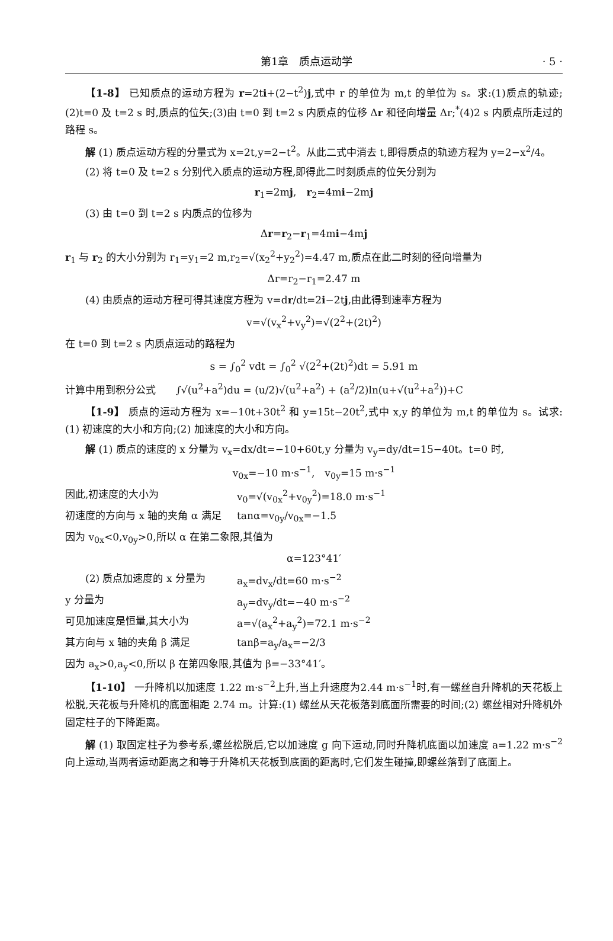第1章　质点运动学 · 5 ·
【1-8】 已知质点的运动方程为 r=2ti+(2−t<sup>2</sup>)j,式中 r 的单位为 m,t 的单位为 s。求:(1)质点的轨迹;(2)t=0 及 t=2 s 时,质点的位矢;(3)由 t=0 到 t=2 s 内质点的位移 Δr 和径向增量 Δr;<sup>*</sup>(4)2 s 内质点所走过的路程 s。
解 (1) 质点运动方程的分量式为 x=2t,y=2−t<sup>2</sup>。从此二式中消去 t,即得质点的轨迹方程为 y=2−x<sup>2</sup>/4。
(2) 将 t=0 及 t=2 s 分别代入质点的运动方程,即得此二时刻质点的位矢分别为
r<sub>1</sub>=2mj,　r<sub>2</sub>=4mi−2mj
(3) 由 t=0 到 t=2 s 内质点的位移为
Δr=r<sub>2</sub>−r<sub>1</sub>=4mi−4mj
r<sub>1</sub> 与 r<sub>2</sub> 的大小分别为 r<sub>1</sub>=y<sub>1</sub>=2 m,r<sub>2</sub>=√(x<sub>2</sub><sup>2</sup>+y<sub>2</sub><sup>2</sup>)=4.47 m,质点在此二时刻的径向增量为
Δr=r<sub>2</sub>−r<sub>1</sub>=2.47 m
(4) 由质点的运动方程可得其速度方程为 v=dr/dt=2i−2tj,由此得到速率方程为
v=√(v<sub>x</sub><sup>2</sup>+v<sub>y</sub><sup>2</sup>)=√(2<sup>2</sup>+(2t)<sup>2</sup>)
在 t=0 到 t=2 s 内质点运动的路程为
s = ∫<sub>0</sub><sup>2</sup> vdt = ∫<sub>0</sub><sup>2</sup> √(2<sup>2</sup>+(2t)<sup>2</sup>)dt = 5.91 m
计算中用到积分公式　　∫√(u<sup>2</sup>+a<sup>2</sup>)du = (u/2)√(u<sup>2</sup>+a<sup>2</sup>) + (a<sup>2</sup>/2)ln(u+√(u<sup>2</sup>+a<sup>2</sup>))+C
【1-9】 质点的运动方程为 x=−10t+30t<sup>2</sup> 和 y=15t−20t<sup>2</sup>,式中 x,y 的单位为 m,t 的单位为 s。试求:(1) 初速度的大小和方向;(2) 加速度的大小和方向。
解 (1) 质点的速度的 x 分量为 v<sub>x</sub>=dx/dt=−10+60t,y 分量为 v<sub>y</sub>=dy/dt=15−40t。t=0 时,
v<sub>0x</sub>=−10 m·s<sup>−1</sup>,　v<sub>0y</sub>=15 m·s<sup>−1</sup>
因此,初速度的大小为 v<sub>0</sub>=√(v<sub>0x</sub><sup>2</sup>+v<sub>0y</sub><sup>2</sup>)=18.0 m·s<sup>−1</sup>
初速度的方向与 x 轴的夹角 α 满足 tanα=v<sub>0y</sub>/v<sub>0x</sub>=−1.5
因为 v<sub>0x</sub><0,v<sub>0y</sub>>0,所以 α 在第二象限,其值为
α=123°41′
　　(2) 质点加速度的 x 分量为 a<sub>x</sub>=dv<sub>x</sub>/dt=60 m·s<sup>−2</sup>
y 分量为 a<sub>y</sub>=dv<sub>y</sub>/dt=−40 m·s<sup>−2</sup>
可见加速度是恒量,其大小为 a=√(a<sub>x</sub><sup>2</sup>+a<sub>y</sub><sup>2</sup>)=72.1 m·s<sup>−2</sup>
其方向与 x 轴的夹角 β 满足 tanβ=a<sub>y</sub>/a<sub>x</sub>=−2/3
因为 a<sub>x</sub>>0,a<sub>y</sub><0,所以 β 在第四象限,其值为 β=−33°41′。
【1-10】 一升降机以加速度 1.22 m·s<sup>−2</sup>上升,当上升速度为2.44 m·s<sup>−1</sup>时,有一螺丝自升降机的天花板上松脱,天花板与升降机的底面相距 2.74 m。计算:(1) 螺丝从天花板落到底面所需要的时间;(2) 螺丝相对升降机外固定柱子的下降距离。
解 (1) 取固定柱子为参考系,螺丝松脱后,它以加速度 g 向下运动,同时升降机底面以加速度 a=1.22 m·s<sup>−2</sup>向上运动,当两者运动距离之和等于升降机天花板到底面的距离时,它们发生碰撞,即螺丝落到了底面上。